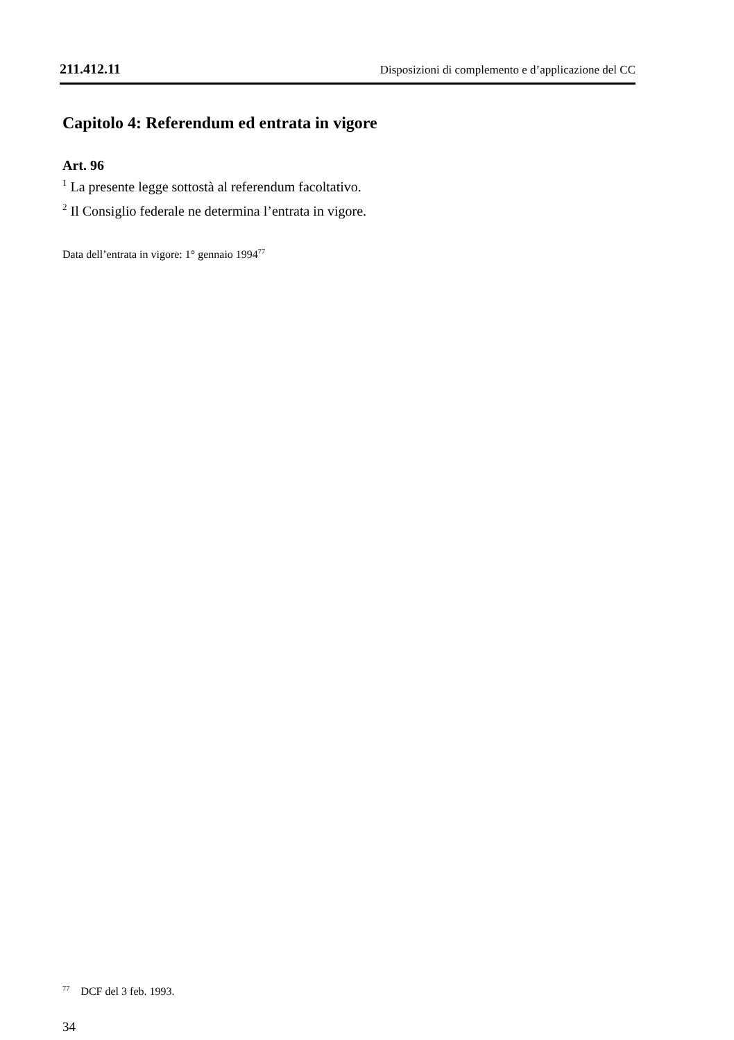211.412.11 Disposizioni di complemento e d’applicazione del CC
Capitolo 4: Referendum ed entrata in vigore
Art. 96
<sup>1</sup> La presente legge sottostà al referendum facoltativo.
<sup>2</sup> Il Consiglio federale ne determina l’entrata in vigore.
Data dell’entrata in vigore: 1° gennaio 1994<sup>77</sup>
<sup>77</sup> DCF del 3 feb. 1993.
34